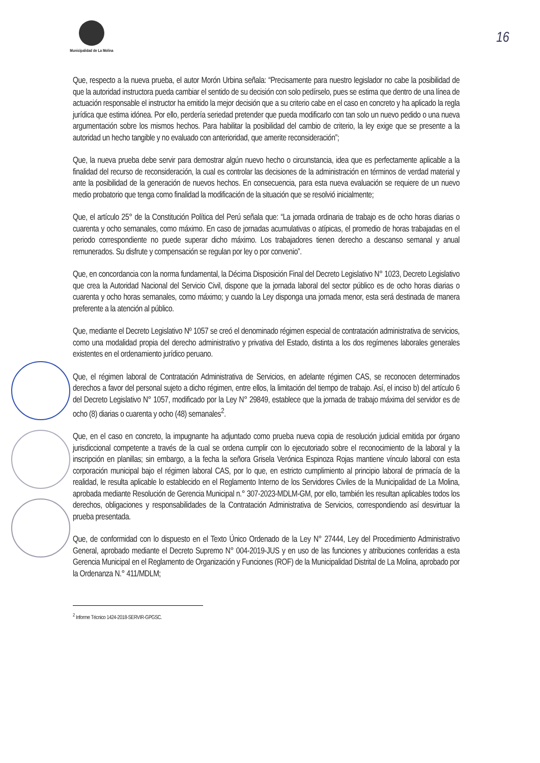Municipalidad de La Molina
16
Que, respecto a la nueva prueba, el autor Morón Urbina señala: “Precisamente para nuestro legislador no cabe la posibilidad de que la autoridad instructora pueda cambiar el sentido de su decisión con solo pedírselo, pues se estima que dentro de una línea de actuación responsable el instructor ha emitido la mejor decisión que a su criterio cabe en el caso en concreto y ha aplicado la regla jurídica que estima idónea. Por ello, perdería seriedad pretender que pueda modificarlo con tan solo un nuevo pedido o una nueva argumentación sobre los mismos hechos. Para habilitar la posibilidad del cambio de criterio, la ley exige que se presente a la autoridad un hecho tangible y no evaluado con anterioridad, que amerite reconsideración”;
Que, la nueva prueba debe servir para demostrar algún nuevo hecho o circunstancia, idea que es perfectamente aplicable a la finalidad del recurso de reconsideración, la cual es controlar las decisiones de la administración en términos de verdad material y ante la posibilidad de la generación de nuevos hechos. En consecuencia, para esta nueva evaluación se requiere de un nuevo medio probatorio que tenga como finalidad la modificación de la situación que se resolvió inicialmente;
Que, el artículo 25° de la Constitución Política del Perú señala que: “La jornada ordinaria de trabajo es de ocho horas diarias o cuarenta y ocho semanales, como máximo. En caso de jornadas acumulativas o atípicas, el promedio de horas trabajadas en el periodo correspondiente no puede superar dicho máximo. Los trabajadores tienen derecho a descanso semanal y anual remunerados. Su disfrute y compensación se regulan por ley o por convenio”.
Que, en concordancia con la norma fundamental, la Décima Disposición Final del Decreto Legislativo N° 1023, Decreto Legislativo que crea la Autoridad Nacional del Servicio Civil, dispone que la jornada laboral del sector público es de ocho horas diarias o cuarenta y ocho horas semanales, como máximo; y cuando la Ley disponga una jornada menor, esta será destinada de manera preferente a la atención al público.
Que, mediante el Decreto Legislativo Nº 1057 se creó el denominado régimen especial de contratación administrativa de servicios, como una modalidad propia del derecho administrativo y privativa del Estado, distinta a los dos regímenes laborales generales existentes en el ordenamiento jurídico peruano.
Que, el régimen laboral de Contratación Administrativa de Servicios, en adelante régimen CAS, se reconocen determinados derechos a favor del personal sujeto a dicho régimen, entre ellos, la limitación del tiempo de trabajo. Así, el inciso b) del artículo 6 del Decreto Legislativo N° 1057, modificado por la Ley N° 29849, establece que la jornada de trabajo máxima del servidor es de ocho (8) diarias o cuarenta y ocho (48) semanales<sup>2</sup>.
Que, en el caso en concreto, la impugnante ha adjuntado como prueba nueva copia de resolución judicial emitida por órgano jurisdiccional competente a través de la cual se ordena cumplir con lo ejecutoriado sobre el reconocimiento de la laboral y la inscripción en planillas; sin embargo, a la fecha la señora Grisela Verónica Espinoza Rojas mantiene vínculo laboral con esta corporación municipal bajo el régimen laboral CAS, por lo que, en estricto cumplimiento al principio laboral de primacía de la realidad, le resulta aplicable lo establecido en el Reglamento Interno de los Servidores Civiles de la Municipalidad de La Molina, aprobada mediante Resolución de Gerencia Municipal n.° 307-2023-MDLM-GM, por ello, también les resultan aplicables todos los derechos, obligaciones y responsabilidades de la Contratación Administrativa de Servicios, correspondiendo así desvirtuar la prueba presentada.
Que, de conformidad con lo dispuesto en el Texto Único Ordenado de la Ley N° 27444, Ley del Procedimiento Administrativo General, aprobado mediante el Decreto Supremo N° 004-2019-JUS y en uso de las funciones y atribuciones conferidas a esta Gerencia Municipal en el Reglamento de Organización y Funciones (ROF) de la Municipalidad Distrital de La Molina, aprobado por la Ordenanza N.° 411/MDLM;
<sup>2</sup> Informe Técnico 1424-2018-SERVIR-GPGSC.